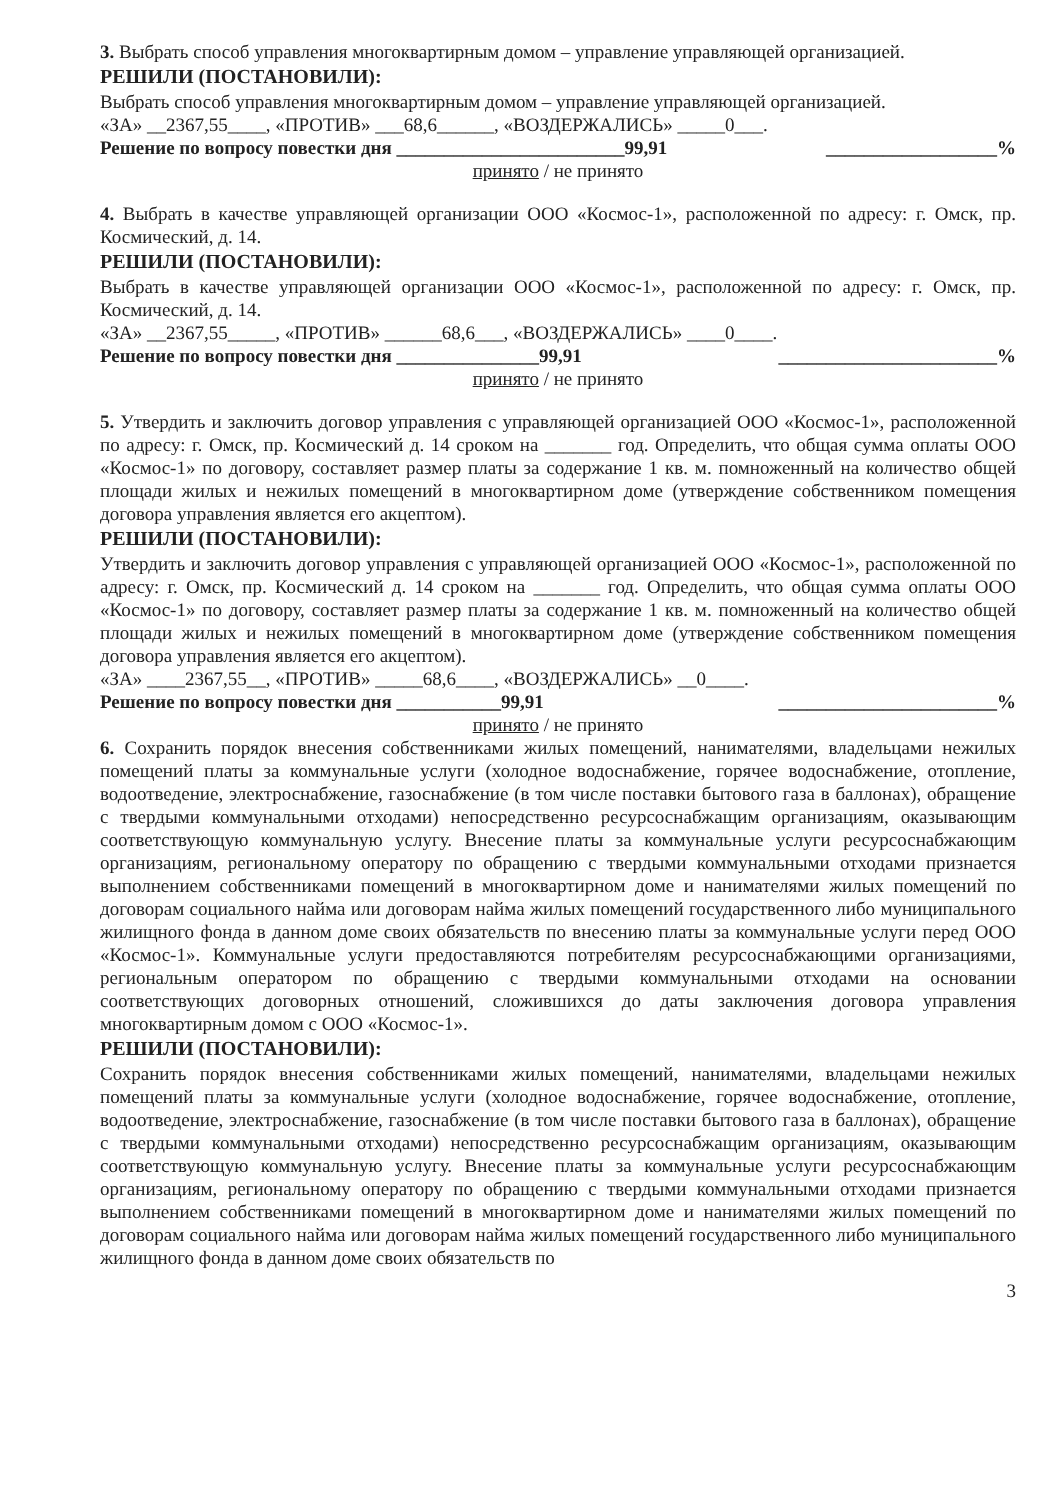3. Выбрать способ управления многоквартирным домом – управление управляющей организацией.
РЕШИЛИ (ПОСТАНОВИЛИ):
Выбрать способ управления многоквартирным домом – управление управляющей организацией.
«ЗА» __2367,55____, «ПРОТИВ» ___68,6______, «ВОЗДЕРЖАЛИСЬ» _____0___.
Решение по вопросу повестки дня ________________________99,91 __________________%
принято / не принято
4. Выбрать в качестве управляющей организации ООО «Космос-1», расположенной по адресу: г. Омск, пр. Космический, д. 14.
РЕШИЛИ (ПОСТАНОВИЛИ):
Выбрать в качестве управляющей организации ООО «Космос-1», расположенной по адресу: г. Омск, пр. Космический, д. 14.
«ЗА» __2367,55_____, «ПРОТИВ» ______68,6___, «ВОЗДЕРЖАЛИСЬ» ____0____.
Решение по вопросу повестки дня _______________99,91 _______________________%
принято / не принято
5. Утвердить и заключить договор управления с управляющей организацией ООО «Космос-1», расположенной по адресу: г. Омск, пр. Космический д. 14 сроком на _______ год. Определить, что общая сумма оплаты ООО «Космос-1» по договору, составляет размер платы за содержание 1 кв. м. помноженный на количество общей площади жилых и нежилых помещений в многоквартирном доме (утверждение собственником помещения договора управления является его акцептом).
РЕШИЛИ (ПОСТАНОВИЛИ):
Утвердить и заключить договор управления с управляющей организацией ООО «Космос-1», расположенной по адресу: г. Омск, пр. Космический д. 14 сроком на _______ год. Определить, что общая сумма оплаты ООО «Космос-1» по договору, составляет размер платы за содержание 1 кв. м. помноженный на количество общей площади жилых и нежилых помещений в многоквартирном доме (утверждение собственником помещения договора управления является его акцептом).
«ЗА» ____2367,55__, «ПРОТИВ» _____68,6____, «ВОЗДЕРЖАЛИСЬ» __0____.
Решение по вопросу повестки дня ___________99,91 _______________________%
принято / не принято
6. Сохранить порядок внесения собственниками жилых помещений, нанимателями, владельцами нежилых помещений платы за коммунальные услуги (холодное водоснабжение, горячее водоснабжение, отопление, водоотведение, электроснабжение, газоснабжение (в том числе поставки бытового газа в баллонах), обращение с твердыми коммунальными отходами) непосредственно ресурсоснабжащим организациям, оказывающим соответствующую коммунальную услугу. Внесение платы за коммунальные услуги ресурсоснабжающим организациям, региональному оператору по обращению с твердыми коммунальными отходами признается выполнением собственниками помещений в многоквартирном доме и нанимателями жилых помещений по договорам социального найма или договорам найма жилых помещений государственного либо муниципального жилищного фонда в данном доме своих обязательств по внесению платы за коммунальные услуги перед ООО «Космос-1». Коммунальные услуги предоставляются потребителям ресурсоснабжающими организациями, региональным оператором по обращению с твердыми коммунальными отходами на основании соответствующих договорных отношений, сложившихся до даты заключения договора управления многоквартирным домом с ООО «Космос-1».
РЕШИЛИ (ПОСТАНОВИЛИ):
Сохранить порядок внесения собственниками жилых помещений, нанимателями, владельцами нежилых помещений платы за коммунальные услуги (холодное водоснабжение, горячее водоснабжение, отопление, водоотведение, электроснабжение, газоснабжение (в том числе поставки бытового газа в баллонах), обращение с твердыми коммунальными отходами) непосредственно ресурсоснабжащим организациям, оказывающим соответствующую коммунальную услугу. Внесение платы за коммунальные услуги ресурсоснабжающим организациям, региональному оператору по обращению с твердыми коммунальными отходами признается выполнением собственниками помещений в многоквартирном доме и нанимателями жилых помещений по договорам социального найма или договорам найма жилых помещений государственного либо муниципального жилищного фонда в данном доме своих обязательств по
3